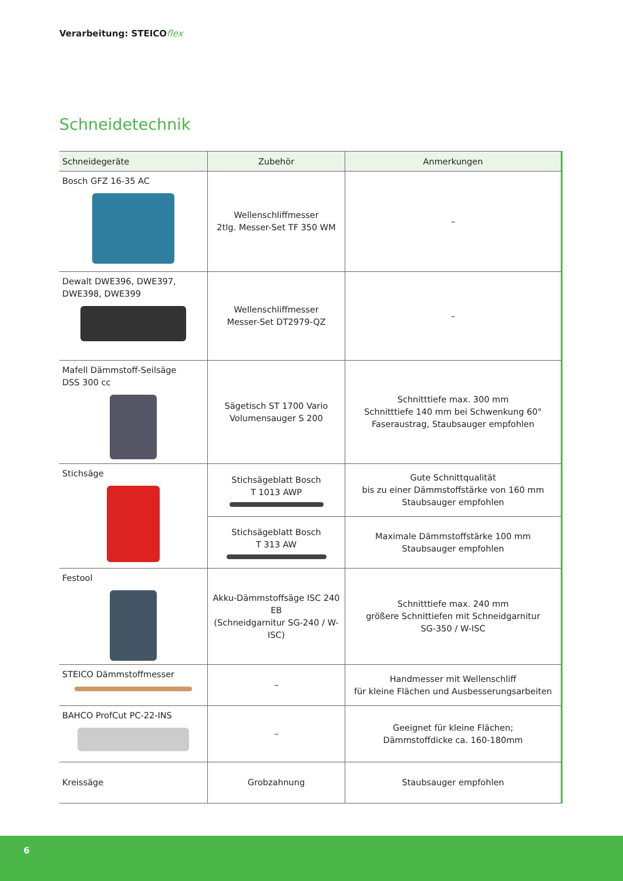Verarbeitung: STEICOflex
Schneidetechnik
| Schneidegeräte | Zubehör | Anmerkungen |
| --- | --- | --- |
| Bosch GFZ 16-35 AC | Wellenschliffmesser 2tlg. Messer-Set TF 350 WM | – |
| Dewalt DWE396, DWE397, DWE398, DWE399 | Wellenschliffmesser Messer-Set DT2979-QZ | – |
| Mafell Dämmstoff-Seilsäge DSS 300 cc | Sägetisch ST 1700 Vario Volumensauger S 200 | Schnitttiefe max. 300 mm Schnitttiefe 140 mm bei Schwenkung 60° Faseraustrag, Staubsauger empfohlen |
| Stichsäge | Stichsägeblatt Bosch T 1013 AWP | Gute Schnittqualität bis zu einer Dämmstoffstärke von 160 mm Staubsauger empfohlen |
| | Stichsägeblatt Bosch T 313 AW | Maximale Dämmstoffstärke 100 mm Staubsauger empfohlen |
| Festool | Akku-Dämmstoffsäge ISC 240 EB (Schneidgarnitur SG-240 / W-ISC) | Schnitttiefe max. 240 mm größere Schnittiefen mit Schneidgarnitur SG-350 / W-ISC |
| STEICO Dämmstoffmesser | – | Handmesser mit Wellenschliff für kleine Flächen und Ausbesserungsarbeiten |
| BAHCO ProfCut PC-22-INS | – | Geeignet für kleine Flächen; Dämmstoffdicke ca. 160-180mm |
| Kreissäge | Grobzahnung | Staubsauger empfohlen |
6